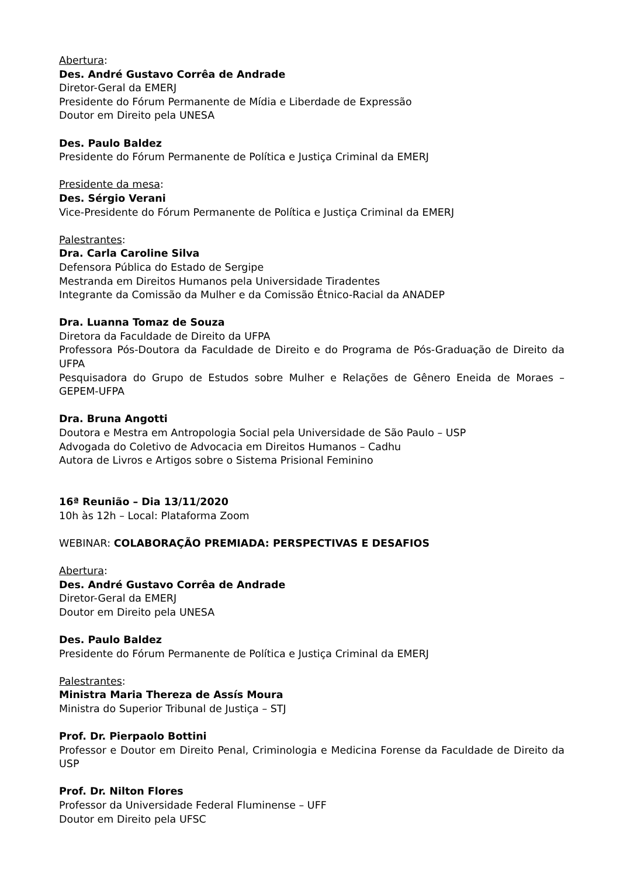Abertura:
Des. André Gustavo Corrêa de Andrade
Diretor-Geral da EMERJ
Presidente do Fórum Permanente de Mídia e Liberdade de Expressão
Doutor em Direito pela UNESA
Des. Paulo Baldez
Presidente do Fórum Permanente de Política e Justiça Criminal da EMERJ
Presidente da mesa:
Des. Sérgio Verani
Vice-Presidente do Fórum Permanente de Política e Justiça Criminal da EMERJ
Palestrantes:
Dra. Carla Caroline Silva
Defensora Pública do Estado de Sergipe
Mestranda em Direitos Humanos pela Universidade Tiradentes
Integrante da Comissão da Mulher e da Comissão Étnico-Racial da ANADEP
Dra. Luanna Tomaz de Souza
Diretora da Faculdade de Direito da UFPA
Professora Pós-Doutora da Faculdade de Direito e do Programa de Pós-Graduação de Direito da UFPA
Pesquisadora do Grupo de Estudos sobre Mulher e Relações de Gênero Eneida de Moraes – GEPEM-UFPA
Dra. Bruna Angotti
Doutora e Mestra em Antropologia Social pela Universidade de São Paulo – USP
Advogada do Coletivo de Advocacia em Direitos Humanos – Cadhu
Autora de Livros e Artigos sobre o Sistema Prisional Feminino
16ª Reunião – Dia 13/11/2020
10h às 12h – Local: Plataforma Zoom
WEBINAR: COLABORAÇÃO PREMIADA: PERSPECTIVAS E DESAFIOS
Abertura:
Des. André Gustavo Corrêa de Andrade
Diretor-Geral da EMERJ
Doutor em Direito pela UNESA
Des. Paulo Baldez
Presidente do Fórum Permanente de Política e Justiça Criminal da EMERJ
Palestrantes:
Ministra Maria Thereza de Assís Moura
Ministra do Superior Tribunal de Justiça – STJ
Prof. Dr. Pierpaolo Bottini
Professor e Doutor em Direito Penal, Criminologia e Medicina Forense da Faculdade de Direito da USP
Prof. Dr. Nilton Flores
Professor da Universidade Federal Fluminense – UFF
Doutor em Direito pela UFSC